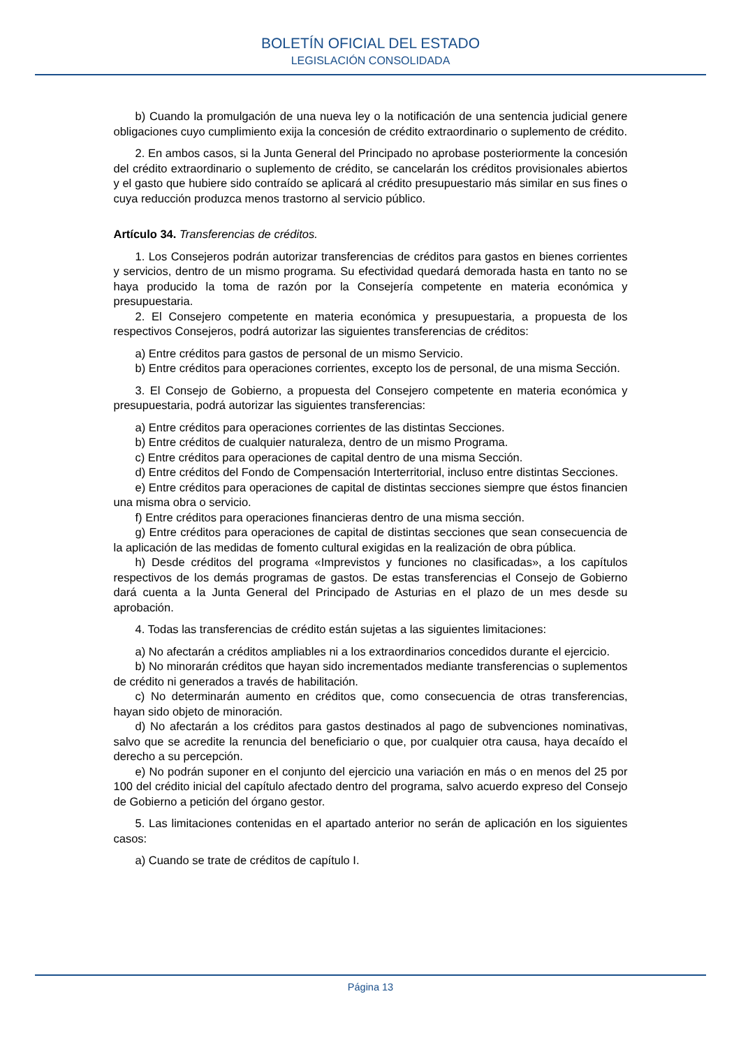BOLETÍN OFICIAL DEL ESTADO
LEGISLACIÓN CONSOLIDADA
b) Cuando la promulgación de una nueva ley o la notificación de una sentencia judicial genere obligaciones cuyo cumplimiento exija la concesión de crédito extraordinario o suplemento de crédito.
2. En ambos casos, si la Junta General del Principado no aprobase posteriormente la concesión del crédito extraordinario o suplemento de crédito, se cancelarán los créditos provisionales abiertos y el gasto que hubiere sido contraído se aplicará al crédito presupuestario más similar en sus fines o cuya reducción produzca menos trastorno al servicio público.
Artículo 34. Transferencias de créditos.
1. Los Consejeros podrán autorizar transferencias de créditos para gastos en bienes corrientes y servicios, dentro de un mismo programa. Su efectividad quedará demorada hasta en tanto no se haya producido la toma de razón por la Consejería competente en materia económica y presupuestaria.
2. El Consejero competente en materia económica y presupuestaria, a propuesta de los respectivos Consejeros, podrá autorizar las siguientes transferencias de créditos:
a) Entre créditos para gastos de personal de un mismo Servicio.
b) Entre créditos para operaciones corrientes, excepto los de personal, de una misma Sección.
3. El Consejo de Gobierno, a propuesta del Consejero competente en materia económica y presupuestaria, podrá autorizar las siguientes transferencias:
a) Entre créditos para operaciones corrientes de las distintas Secciones.
b) Entre créditos de cualquier naturaleza, dentro de un mismo Programa.
c) Entre créditos para operaciones de capital dentro de una misma Sección.
d) Entre créditos del Fondo de Compensación Interterritorial, incluso entre distintas Secciones.
e) Entre créditos para operaciones de capital de distintas secciones siempre que éstos financien una misma obra o servicio.
f) Entre créditos para operaciones financieras dentro de una misma sección.
g) Entre créditos para operaciones de capital de distintas secciones que sean consecuencia de la aplicación de las medidas de fomento cultural exigidas en la realización de obra pública.
h) Desde créditos del programa «Imprevistos y funciones no clasificadas», a los capítulos respectivos de los demás programas de gastos. De estas transferencias el Consejo de Gobierno dará cuenta a la Junta General del Principado de Asturias en el plazo de un mes desde su aprobación.
4. Todas las transferencias de crédito están sujetas a las siguientes limitaciones:
a) No afectarán a créditos ampliables ni a los extraordinarios concedidos durante el ejercicio.
b) No minorarán créditos que hayan sido incrementados mediante transferencias o suplementos de crédito ni generados a través de habilitación.
c) No determinarán aumento en créditos que, como consecuencia de otras transferencias, hayan sido objeto de minoración.
d) No afectarán a los créditos para gastos destinados al pago de subvenciones nominativas, salvo que se acredite la renuncia del beneficiario o que, por cualquier otra causa, haya decaído el derecho a su percepción.
e) No podrán suponer en el conjunto del ejercicio una variación en más o en menos del 25 por 100 del crédito inicial del capítulo afectado dentro del programa, salvo acuerdo expreso del Consejo de Gobierno a petición del órgano gestor.
5. Las limitaciones contenidas en el apartado anterior no serán de aplicación en los siguientes casos:
a) Cuando se trate de créditos de capítulo I.
Página 13